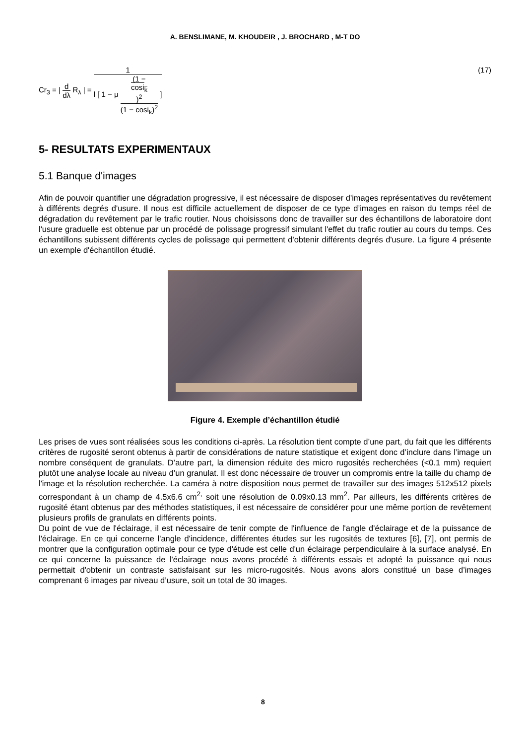A. BENSLIMANE, M. KHOUDEIR , J. BROCHARD , M-T DO
Cr<sub>3</sub> = | d dλ R<sub>λ</sub> | = 1 l [ 1 − μ (1 −
cosi<sub>k</sub>)<sup>2</sup> (1 − cosi<sub>k</sub>)<sup>2</sup> ]
(17)
5- RESULTATS EXPERIMENTAUX
5.1 Banque d'images
Afin de pouvoir quantifier une dégradation progressive, il est nécessaire de disposer d'images représentatives du revêtement à différents degrés d'usure. Il nous est difficile actuellement de disposer de ce type d’images en raison du temps réel de dégradation du revêtement par le trafic routier. Nous choisissons donc de travailler sur des échantillons de laboratoire dont l'usure graduelle est obtenue par un procédé de polissage progressif simulant l'effet du trafic routier au cours du temps. Ces échantillons subissent différents cycles de polissage qui permettent d'obtenir différents degrés d'usure. La figure 4 présente un exemple d'échantillon étudié.
Figure 4. Exemple d’échantillon étudié
Les prises de vues sont réalisées sous les conditions ci-après. La résolution tient compte d’une part, du fait que les différents critères de rugosité seront obtenus à partir de considérations de nature statistique et exigent donc d’inclure dans l’image un nombre conséquent de granulats. D’autre part, la dimension réduite des micro rugosités recherchées (<0.1 mm) requiert plutôt une analyse locale au niveau d’un granulat. Il est donc nécessaire de trouver un compromis entre la taille du champ de l'image et la résolution recherchée. La caméra à notre disposition nous permet de travailler sur des images 512x512 pixels correspondant à un champ de 4.5x6.6 cm<sup>2,</sup> soit une résolution de 0.09x0.13 mm<sup>2</sup>. Par ailleurs, les différents critères de rugosité étant obtenus par des méthodes statistiques, il est nécessaire de considérer pour une même portion de revêtement plusieurs profils de granulats en différents points.
Du point de vue de l'éclairage, il est nécessaire de tenir compte de l'influence de l'angle d'éclairage et de la puissance de l'éclairage. En ce qui concerne l'angle d'incidence, différentes études sur les rugosités de textures [6], [7], ont permis de montrer que la configuration optimale pour ce type d'étude est celle d'un éclairage perpendiculaire à la surface analysé. En ce qui concerne la puissance de l'éclairage nous avons procédé à différents essais et adopté la puissance qui nous permettait d'obtenir un contraste satisfaisant sur les micro-rugosités. Nous avons alors constitué un base d’images comprenant 6 images par niveau d’usure, soit un total de 30 images.
8